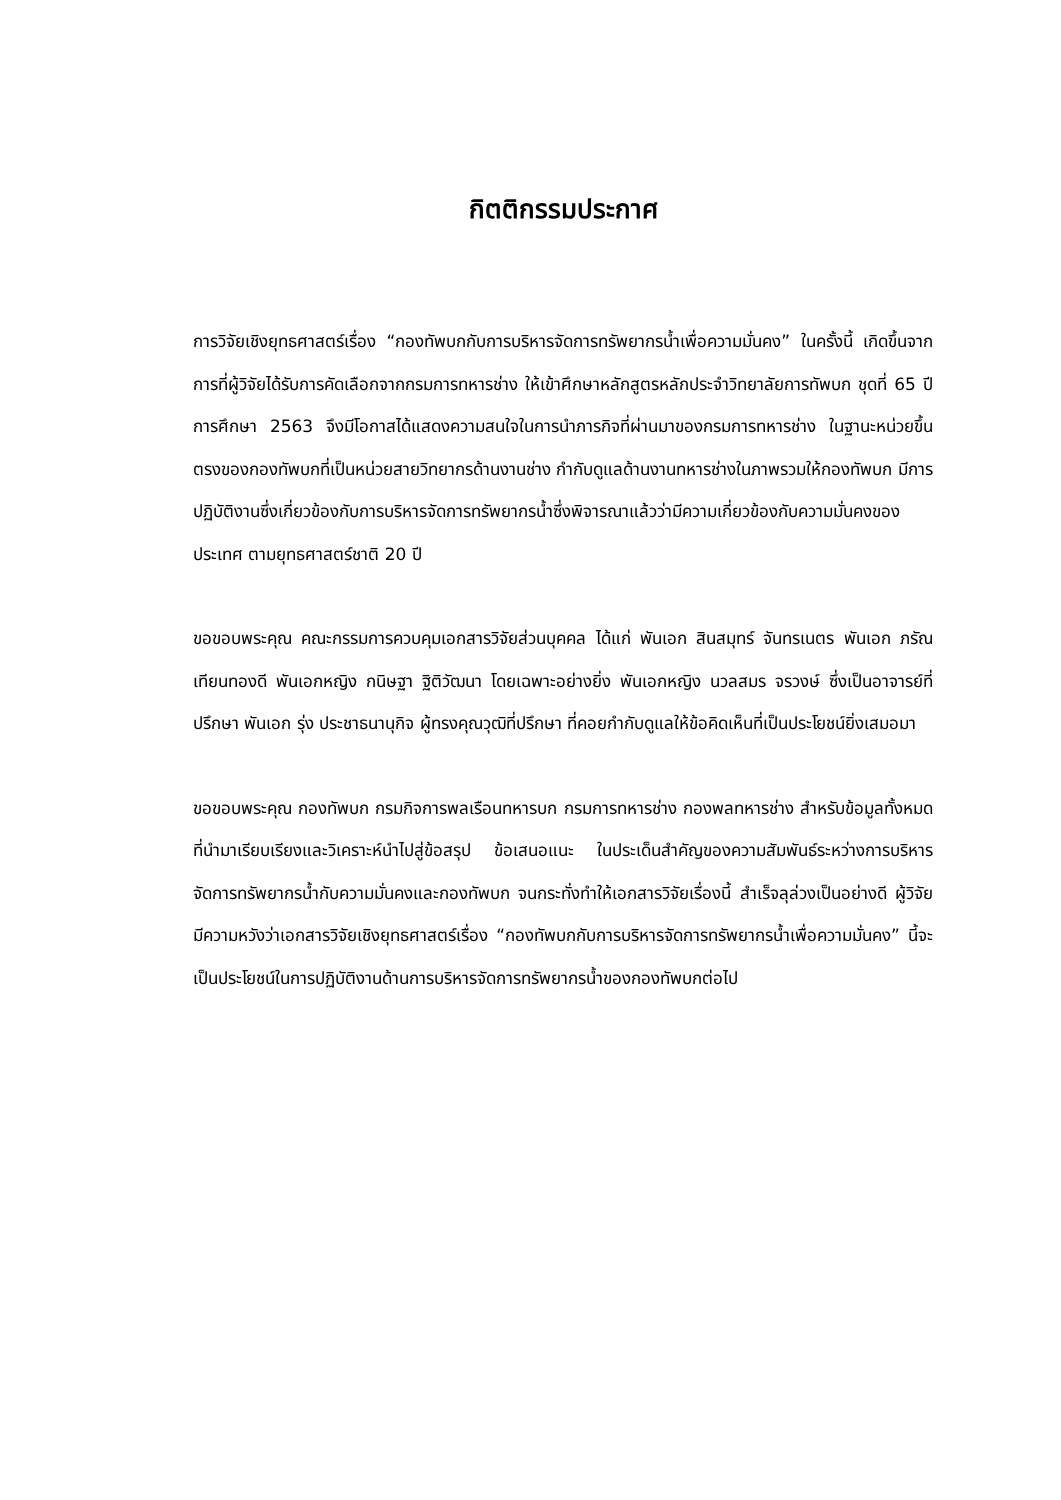กิตติกรรมประกาศ
การวิจัยเชิงยุทธศาสตร์เรื่อง “กองทัพบกกับการบริหารจัดการทรัพยากรน้ำเพื่อความมั่นคง” ในครั้งนี้ เกิดขึ้นจากการที่ผู้วิจัยได้รับการคัดเลือกจากกรมการทหารช่าง ให้เข้าศึกษาหลักสูตรหลักประจำวิทยาลัยการทัพบก ชุดที่ 65 ปีการศึกษา 2563 จึงมีโอกาสได้แสดงความสนใจในการนำภารกิจที่ผ่านมาของกรมการทหารช่าง ในฐานะหน่วยขึ้นตรงของกองทัพบกที่เป็นหน่วยสายวิทยากรด้านงานช่าง กำกับดูแลด้านงานทหารช่างในภาพรวมให้กองทัพบก มีการปฏิบัติงานซึ่งเกี่ยวข้องกับการบริหารจัดการทรัพยากรน้ำซึ่งพิจารณาแล้วว่ามีความเกี่ยวข้องกับความมั่นคงของประเทศ ตามยุทธศาสตร์ชาติ 20 ปี
ขอขอบพระคุณ คณะกรรมการควบคุมเอกสารวิจัยส่วนบุคคล ได้แก่ พันเอก สินสมุทร์ จันทรเนตร พันเอก ภรัณ เทียนทองดี พันเอกหญิง กนิษฐา ฐิติวัฒนา โดยเฉพาะอย่างยิ่ง พันเอกหญิง นวลสมร จรวงษ์ ซึ่งเป็นอาจารย์ที่ปรึกษา พันเอก รุ่ง ประชาธนานุกิจ ผู้ทรงคุณวุฒิที่ปรึกษา ที่คอยกำกับดูแลให้ข้อคิดเห็นที่เป็นประโยชน์ยิ่งเสมอมา
ขอขอบพระคุณ กองทัพบก กรมกิจการพลเรือนทหารบก กรมการทหารช่าง กองพลทหารช่าง สำหรับข้อมูลทั้งหมดที่นำมาเรียบเรียงและวิเคราะห์นำไปสู่ข้อสรุป ข้อเสนอแนะ ในประเด็นสำคัญของความสัมพันธ์ระหว่างการบริหารจัดการทรัพยากรน้ำกับความมั่นคงและกองทัพบก จนกระทั่งทำให้เอกสารวิจัยเรื่องนี้ สำเร็จลุล่วงเป็นอย่างดี ผู้วิจัยมีความหวังว่าเอกสารวิจัยเชิงยุทธศาสตร์เรื่อง “กองทัพบกกับการบริหารจัดการทรัพยากรน้ำเพื่อความมั่นคง” นี้จะเป็นประโยชน์ในการปฏิบัติงานด้านการบริหารจัดการทรัพยากรน้ำของกองทัพบกต่อไป